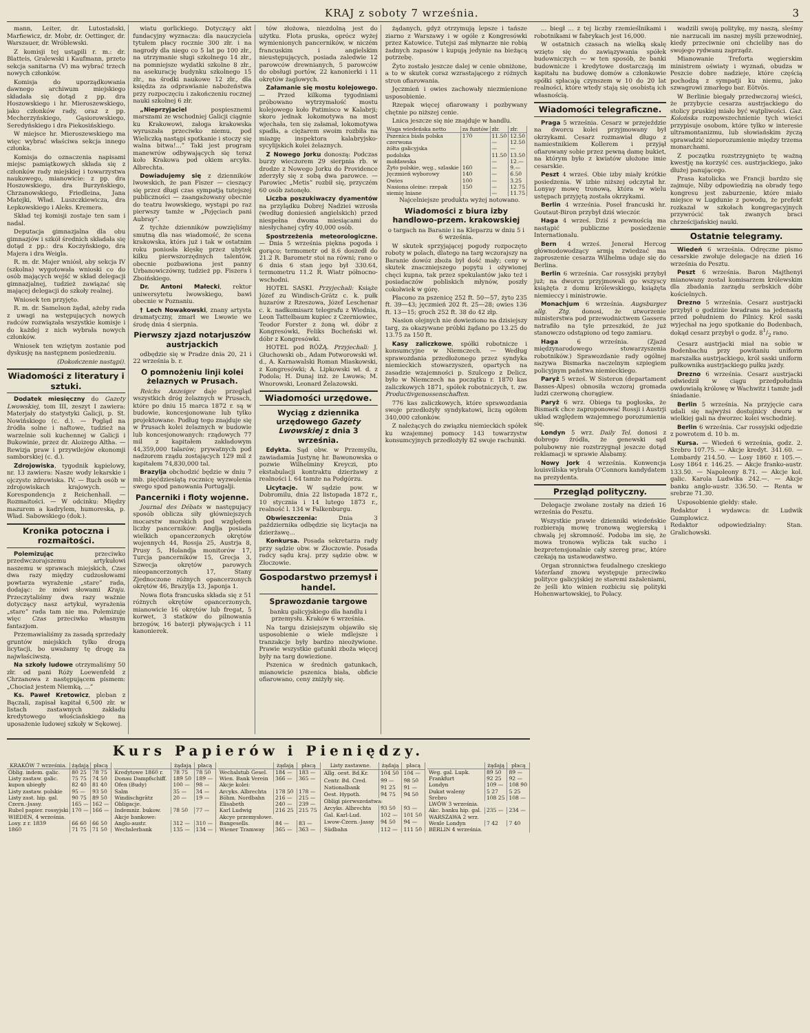KRAJ z soboty 7 września. 3
mann, Leiter, dr. Lutostański, Marfiewicz, dr. Mobr, dr. Oettinger, dr. Warszauer, dr. Wróblewski.
Z komisji tej ustąpili r. m.: dr. Blatteis, Gralewski i Kaufmann, przeto sekcja sanitarna (V) ma wybrać trzech nowych członków.
Komisja do uporządkowania dawnego archiwum miejskiego składała się dotąd z pp. dra Hoszowskiego i hr. Mieroszewskiego, jako członków rady, oraz z pp. Mecherzyńskiego, Gąsiorowskiego, Seredyńskiego i dra Piekosińskiego.
W miejsce hr. Mieroszewskiego ma więc wybrać właściwa sekcja innego członka.
Komisja do oznaczenia napisami miejsc pamiątkowych składa się z członków rady miejskiej i towarzystwa naukowego, mianowicie: z pp. dra Hoszowskiego, dra Burzyńskiego, Chrzanowskiego, Friedleina, Jana Matejki, Wład. Luszczkiewicza, dra Łepkowskiego i Aleks. Kremera.
Skład tej komisji zostaje ten sam i nadal.
Deputacja gimnazjalna dla obu gimnazjów i szkół średnich składała się dotąd z pp.: dra Koczyńskiego, dra Majera i dra Weigla.
R. m. dr. Majer wniósł, aby sekcja IV (szkolna) wygotowała wnioski co do osób mających wejść w skład delegacji gimnazjalnej, tudzież zawiązać się mającej delegacji do szkoły realnej.
Wniosek ten przyjęto.
R. m. dr. Samelson żądał, ażeby rada z uwagi na wstępujących nowych radców rozwiązała wszystkie komisje i do każdej z nich wybrała nowych członków.
Wniosek ten wziętym zostanie pod dyskusję na następnem posiedzeniu.
(Dokończenie nastąpi).
Wiadomości z literatury i sztuki.
Dodatek miesięczny do Gazety Lwowskiej, tom III, zeszyt I zawiera: Materjały do statystyki Galicji, p. St. Nowińskiego (c. d.). — Pogląd na źródła solne i naftowe, tudzież na warzelnie soli kuchennej w Galicji i Bukowinie, przez dr. Aloizego Altha. — Rewizja praw i przywilejów ekonomji samborskiej (c. d.).
Zdrojowiska, tygodnik kąpielowy, nr. 13 zawiera: Nasze wody lekarskie i ojczyste zdrowiska. IV. — Ruch osób w zdrojowiskach krajowych. — Korespondencja z Reichenhall. — Rozmaitości. — W odcinku: Między mazurem a kadrylem, humoreska, p. Wład. Sabowskiego (dok.).
Kronika potoczna i rozmaitości.
Polemizując przeciwko przedwczorajszemu artykułowi naszemu w sprawach miejskich, Czas dwa razy między cudzosłowami powtarza wyrażenie „stare” rada, dodając: że mówi słowami Kraju. Przeczytaliśmy dwa razy ważnie dotyczący nasz artykuł, wyrażenia „stare” rada tam nie ma. Polemizuje więc Czas przeciwko własnym fantazjom.
Przemawialiśmy za zasadą sprzedaży gruntów miejskich tylko drogą licytacji, bo uważamy tę drogę za najwłaściwszą.
Na szkoły ludowe otrzymaliśmy 50 złr. od pani Róży Loewenfeld z Chrzanowa z następującem pismem: „Chociaż jestem Niemką, ...”
Ks. Paweł Kretowicz, pleban z Bączali, zapisał kapitał 6,500 złr. w listach zastawnych zakładu kredytowego włościańskiego na uposażenie ludowej szkoły w Sękowej.
wiatu gorlickiego. Dotyczący akt fundacyjny wyznacza: dla nauczyciela tytułem płacy rocznie 300 złr. i na nagrody dla niego co 5 lat po 100 złr., na utrzymanie sługi szkolnego 14 złr., na pomniejsze wydatki szkolne 8 złr., na asekurację budynku szkolnego 15 złr., na środki naukowe 12 złr., dla księdza za odprawianie nabożeństwa przy rozpoczęciu i zakończeniu rocznej nauki szkolnej 6 złr.
„Nieprzyjaciel pospiesznemi marszami ze wschodniej Galicji ciągnie ku Krakowowi, załoga krakowska wyruszała przeciwko niemu, pod Wieliczką nastąpi spotkanie i stoczy się walna bitwa!...” Taki jest program manewrów odbywających się teraz koło Krakowa pod okiem arcyks. Albrechta.
Dowiadujemy się z dzienników lwowskich, że pan Fiszer — cieszący się przez długi czas sympatją tutejszej publiczności — zaangażowany obecnie do teatru lwowskiego, wystąpi po raz pierwszy tamże w „Pojęciach pani Aubray”.
Z tychże dzienników powzięliśmy smutną dla nas wiadomość, że scena krakowska, która już i tak w ostatnim roku poniosła klęskę przez ubytek kilku pierwszorzędnych talentów, obecnie pozbawiona jest panny Urbanowiczówny, tudzież pp. Fiszera i Zboińskiego.
Dr. Antoni Małecki, rektor uniwersytetu lwowskiego, bawi obecnie w Poznaniu.
† Lech Nowakowski, znany artysta dramatyczny, zmarł we Lwowie we środę dnia 4 sierpnia.
Pierwszy zjazd notarjuszów austrjackich
odbędzie się w Pradze dnia 20, 21 i 22 września b. r.
O pomnożeniu linji kolei żelaznych w Prusach.
Reichs Anzeiger daje przegląd wszystkich dróg żelaznych w Prusach, które po dniu 15 marca 1872 r. są w budowie, koncesjonowane lub tylko projektowane. Podług tego znajduje się w Prusach kolei żelaznych w budowie lub koncesjonowanych: rządowych 77 mil z kapitałem zakładowym 44,359,000 talarów; prywatnych pod nadzorem rządu zostających 129 mil z kapitałem 74,830,000 tal.
Brazylja obchodzić będzie w dniu 7 mb. pięćdziesiątą rocznicę wyzwolenia swego spod panowania Portugalji.
Pancerniki i floty wojenne.
Journal des Débats w następujący sposób oblicza siły główniejszych mocarstw morskich pod względem liczby pancerników: Anglja posiada wielkich opancerzonych okrętów wojennych 44, Rossja 25, Austrja 8, Prusy 5, Holandja monitorów 17, Turcja pancerników 15, Grecja 3, Szwecja okrętów parowych nieopancerzonych 17, Stany Zjednoczone różnych opancerzonych okrętów 46, Brazylja 13, Japonja 1.
Nowa flota francuska składa się z 51 różnych okrętów opancerzonych, mianowicie 16 okrętów lub fregat, 5 korwet, 3 statków do pilnowania brzegów, 16 baterji pływających i 11 kanonierek.
tów złożowa, niezdolną jest do użytku. Flota pruska, oprócz wyżej wymienionych pancerników, w niczém francuskim i angielskim nieustępujących, posiada zaledwie 12 parowców drewnianych, 5 parowców do obsługi portów, 22 kanonierki i 11 okrętów żaglowych.
Załamanie się mostu kolejowego. — Przed kilkoma tygodniami próbowano wytrzymałość mostu kolejowego koło Patimisco w Kalabrji; skoro jednak lokomotywa na most wjechała, ten się załamał, lokomotywa spadła, a ciężarem swoim rozbiła na miazgę inspektora kalabryjsko-sycylijskich kolei żelaznych.
Z Nowego Jorku donoszą: Podczas burzy wieczorem 29 sierpnia rb. w drodze z Nowego Jorku do Providence zderzyły się z sobą dwa parowce. — Parowiec „Metis” rozbił się, przyczém 60 osób zatonęło.
Liczba poszukiwaczy dyamentów na przylądku Dobrej Nadziei wzrosła (według doniesień angielskich) przed niespełna dwoma miesiącami do niesłychanej cyfry 40,000 osób.
Spostrzeżenia meteorologiczne. — Dnia 5 września piękna pogoda i gorąco; termometr od 8.6 doszedł do 21.2 R. Barometr stoi na równi; rano o 6 dnia 6 stan jego był 330.64, termometru 11.2 R. Wiatr północno-wschodni.
HOTEL SASKI. Przyjechali: Książe Józef zu Windisch-Grätz c. k. pułk huzarów z Rzeszowa, Józef Leschenar c. k. nadkomisarz telegrafu z Wiednia, Leon Tattelbaum kupiec z Czerniowiec, Teodor Forster z żoną wł. dóbr z Kongresówki, Feliks Bocheński wł. dóbr z Kongresówki.
HOTEL pod RÓŻĄ. Przyjechali: J. Głuchowski ob., Adam Potworowski wł. d., A. Karnawalski Roman Miaskowski, z Kongresówki; A. Lipkowski wł. d. z Podola; H. Dunaj inż. ze Lwowa; M. Wnorowski, Leonard Żelazowski.
Wiadomości urzędowe.
Wyciąg z dziennika urzędowego Gazety Lwowskiej z dnia 3 września.
Edykta. Sąd obw. w Przemyślu, zawiadamia Justynę hr. Bawonowska o pozwie Wilhelminy Kreyczi, pto ekstabulacji kontraktu dzierżawy z realności l. 64 tamże na Podgórzu.
Licytacje. W sądzie pow. w Dobromilu, dnia 22 listopada 1872 r., 10 stycznia i 14 lutego 1873 r., realność l. 134 w Falkenburgu.
Obwieszczenia: Dnia 3 października odbędzie się licytacja na dzierżawę...
Konkursa. Posada sekretarza rady przy sądzie obw. w Złoczowie. Posada radcy sądu kraj. przy sądzie obw. w Złoczowie.
Gospodarstwo przemysł i handel.
Sprawozdanie targowe
banku galicyjskiego dla handlu i przemysłu. Kraków 6 września.
Na targu dzisiejszym objawiło się usposobienie o wiele mdlejsze i tranzakcje były bardzo nieożywione. Prawie wszystkie gatunki zboża więcej były na targ dowiezione.
Pszenica w średnich gatunkach, mianowicie pszenica biała, obficie ofiarowano, ceny zniżyły się.
żądanych, gdyż otrzymują lepsze i tańsze ziarno z Warszawy i w ogóle z Kongresówki przez Katowice. Tutejsi zaś młynarze nie robią żadnych zapasów i kupują jedynie na bieżącą potrzebę.
Żyto zostało jeszcze dalej w cenie obniżone, a to w skutek coraz wzrastającego z różnych stron ofiarowania.
Jęczmień i owies zachowały niezmienione usposobienie.
Rzepak więcej ofiarowany i pozbywany chętnie po niższej cenie.
Lnica jeszcze się nie znajduje w handlu.
| Waga wiedeńska netto | za funtów | złr. | złr. |
| --- | --- | --- | --- |
| Pszenica biała polska | 170 | 11.50 | 12.50 |
| czerwona | | — | 12.50 |
| żółta galicyjska | | — | — |
| podolska | | 11.50 | 13.50 |
| mołdawska | | — | 12.— |
| Żyto polskie, węg., szlaskie | 160 | — | 9.— |
| Jęczmień wyborowy | 140 | — | 6.50 |
| Owies | 100 | — | 3.25 |
| Nasiona oleine: rzepak | 150 | — | 12.75 |
| siemię lniane | | — | 11.75 |
Najcelniejsze produkta wyżej notowano.
Wiadomości z biura izby handlowo-przem. krakowskiej
o targach na Baranie i na Kleparzu w dniu 5 i 6 września.
W skutek sprzyjającej pogody rozpoczęto roboty w polach, dlatego na targ wczorajszy na Baranie dowóz zboża był dość mały; ceny w skutek znaczniejszego popytu i ożywionej chęci kupna, tak przez spekulantów jako też i posiadaczów pobliskich młynów, poszły cokolwiek w górę.
Płacono za pszenicę 252 ft. 50—57, żyto 235 ft. 39—43; jęczmień 202 ft. 25—28; owies 136 ft. 13—15; groch 252 ft. 38 do 42 złp.
Nasion olejnych nie dowieziono na dzisiejszy targ, za okazywane próbki żądano po 13.25 do 13.75 za 150 ft.
Kasy zaliczkowe, spółki robotnicze i konsumcyjne w Niemczech. — Według sprawozdania przedłożonego przez syndyka niemieckich stowarzyszeń, opartych na zasadzie wzajemności p. Szulcego z Delicz, było w Niemczech na początku r. 1870 kas zaliczkowych 1871, spółek robotniczych, t. zw. Productivgenossenschaften.
776 kas zaliczkowych, które sprawozdania swoje przedłożyły syndykatowi, liczą ogółem 340,000 członków.
Z należących do związku niemieckich spółek ku wzajemnej pomocy 143 towarzystw konsumcyjnych przedłożyły 82 swoje rachunki.
Kurs Papierów i Pieniędzy.
| KRAKÓW 7 września. | żądają | płacą |
| --- | --- | --- |
| Oblig. indem. galic. | 80 25 | 78 75 |
| Listy zastaw. galic. | 75 75 | 74 50 |
| kupon ubiegły | 82 40 | 81 40 |
| Listy zastaw. polskie | 95 — | 93 50 |
| Listy zast. hip. gal. | 90 75 | 89 50 |
| Czern.-Jassy. | 165 — | 162 — |
| Rubel papier. rossyjski | 170 — | 166 — |
| WIEDEŃ, 4 września. | | |
| Losy. z r. 1839 | 66 60 | 66 50 |
| 1860 | 71 75 | 71 50 |
| | żądają | płacą |
| --- | --- | --- |
| Kredytowe 1860 r. | 78 75 | 78 50 |
| Donau Dampfschiff. | 189 50 | 189 — |
| Ofen (Budy) | 100 — | 98 — |
| Salm | 35 — | 34 — |
| Windischgrätz | 20 — | 19 — |
| Obligacje. | | |
| Indemniz. bukow. | 78 50 | 77 — |
| Akcje bankowe: | | |
| Anglo-austr. | 312 — | 310 — |
| Wechslerbank | 135 — | 134 — |
| | żądają | płacą |
| --- | --- | --- |
| Wechslstub Gesel. | 184 — | 183 — |
| Wien. Bank Verein | 366 — | 365 — |
| Akcje kolei: | | |
| Arcyks. Albrechta | 178 50 | 178 — |
| Böhm. Nordbahn | 216 — | 215 — |
| Elisabeth | 240 — | 239 — |
| Karl Ludwig | 216 25 | 215 75 |
| Akcye przemysłowe. | | |
| Bangesells. | 84 — | 83 — |
| Wiener Tramway | 365 — | 363 — |
| Listy zastawne. | żądają | płacą |
| --- | --- | --- |
| Allg. oest. Bd.Kr. | 104 50 | 104 — |
| Centr. Bd. Cred. | 99 — | 98 50 |
| Nationalbank | 91 25 | 91 — |
| Oest. Hypoth. | 94 75 | 94 50 |
| Obligi pierwszeństwa: | | |
| Arcyks. Albrechta | 93 50 | 93 — |
| Gal. Karl-Lud. | 102 — | 101 50 |
| Lwow-Czern.-Jassy | 94 50 | 94 — |
| Südbahn | 112 — | 111 50 |
| | żądają | płacą |
| --- | --- | --- |
| Weg. gal. Lupk. | 89 50 | 89 — |
| Frankfurt | 92 25 | 92 — |
| Londyn | 109 — | 108 90 |
| Dukat waleny | 5 27 | 5 25 |
| Srebro | 108 25 | 108 — |
| LWÓW 3 września. | | |
| Akc. banku hip. gal. | 235 — | 234 — |
| WARSZAWA 2 wrz. | | |
| Wexle Londyn | 7 42 | 7 40 |
| BERLIN 4 września. | | |
... biegł ... z tej liczby rzemieślnikami i robotnikami w fabrykach jest 16,000.
W ostatnich czasach na wielką skalę wzięto się do zawiązywania spółek budowniczych — w ten sposób, że banki budownicze i kredytowe dostarczają im kapitału na budowę domów a członkowie spółki spłacają czynszem w 10 do 20 lat realności, które wtedy stają się osobistą ich własnością.
Wiadomości telegraficzne.
Praga 5 września. Cesarz w przejeździe na dworcu kolei przyjmowany był okrzykami. Cesarz rozmawiał długo z namiestnikiem Kollerem i przyjął ofiarowany sobie przez pewną damę bukiet, na którym było z kwiatów ułożone imie cesarskie.
Peszt 4 wrześ. Obie izby miały krótkie posiedzenia. W izbie niższej odczytał hr. Lonyay mowę tronową, która w wielu ustępach przyjętą została okrzykami.
Berlin 4 września. Poseł francuski hr. Goutaut-Biron przybył dziś wieczór.
Haga 4 wrześ. Dziś z pewnością ma nastąpić publiczne posiedzenie Internationalu.
Bern 4 wrześ. Jenerał Hercog głównodowodzący armją zwiedzać ma zaproszenie cesarza Wilhelma udaje się do Berlina.
Berlin 6 września. Car rossyjski przybył już; na dworcu przyjmowali go wszyscy książęta z domu królewskiego, książęta niemieccy i ministrowie.
Monachjum 6 września. Augsburger allg. Ztg. donosi, że utworzenie ministerstwa pod przewodnictwem Gassera natrafiło na tyle przeszkód, że już stanowczo odstąpiono od tego zamiaru.
Haga 6 września. (Zjazd międzynarodowego stowarzyszenia robotników.) Sprawozdanie rady ogólnej nazywa Bismarka naczelnym szpiegiem policyjnym państwa niemieckiego.
Paryż 5 wrześ. W Sisteron (departament Basses-Alpes) obnosiła wczoraj gromada ludzi czerwoną chorągiew.
Paryż 6 wrz. Obiega tu pogłoska, że Bismark chce zaproponować Rossji i Austrji układ względem wzajemnego porozumienia się.
Londyn 5 wrz. Daily Tel. donosi z dobrego źródła, że genewski sąd polubowny nie rozstrzygnął jeszcze dotąd reklamacji w sprawie Alabamy.
Nowy Jork 4 września. Konwencja louisvillska wybrała O'Connora kandydatem na prezydenta.
Przegląd polityczny.
Delegacje zwołane zostały na dzień 16 września do Pesztu.
Wszystkie prawie dzienniki wiedeńskie rozbierają mowę tronową węgierską i chwalą jej skromność. Podoba im się, że mowa tronowa wylicza tak sucho i bezpretensjonalnie cały szereg prac, które czekają na ustawodawstwo.
Organ stronnictwa feudalnego czeskiego Vaterland znowu występuje przeciwko polityce galicyjskiej ze staremi zażaleniami, że jeśli kto winien rozbiciu się polityki Hohenwartowskiej, to Polacy.
wadzili swoją politykę, my naszą, sleśmy nie narzucali im naszej myśli przewodniej, kiedy przeciwnie oni chcieliby nas do swojego rydwanu zaprządz.
Mianowanie Treforta węgierskim ministrem oświaty i wyznań, obudza w Peszcie dobre nadzieje, które częścią pochodzą z sympatji ku niemu, jako szwagrowi zmarłego bar. Eötvös.
W Berlinie biegały przedwczoraj wieści, że przybycie cesarza austrjackiego do stolicy pruskiej miało być wątpliwości. Gaz. Kolońska rozpowszechnienie tych wieści przypisuje osobom, które tylko w interesie ultramontanizmu, lub słowiańskim życzą sprawadzić nieporozumienie między trzema monarchami.
Z początku rozstrzygnięto tę ważną kwestję na korzyść ces. austrjackiego, jako dłużej panującego.
Prasa katolicka we Francji bardzo się zajmuje, Niby odpowiedzią na obrady tego kongresu jest zaburzenie, które miało miejsce w Lugdunie z powodu, że prefekt rozkazał w szkołach kongregacyjnych przywrócić tak zwanych braci chrześcijańskiej nauki.
Ostatnie telegramy.
Wiedeń 6 września. Odręczne pismo cesarskie zwołuje delegacje na dzień 16 września do Pesztu.
Peszt 6 września. Baron Majthenyi mianowany został komisarzem królewskim dla zbadania zarządu serbskich dóbr kościelnych.
Drezno 5 września. Cesarz austrjacki przybył o godzinie kwadrans na jedenastą przed południem do Pilnicy. Król saski wyjechał na jego spotkanie do Bodenbach, dokąd cesarz przybył o godz. 81/2 rano.
Cesarz austrjacki miał na sobie w Bodenbachu przy powitaniu uniform marszałka austrjackiego, król saski uniform pułkownika austrjackiego pułku jazdy.
Drezno 6 września. Cesarz austrjacki odwiedził w ciągu przedpołudnia owdowiałą królowę w Wachwitz i tamże jadł śniadanie.
Berlin 5 września. Na przyjęcie cara udali się najwyżsi dostojnicy dworu w wielkiej gali na dworzec kolei wschodniej.
Berlin 6 września. Car rossyjski odjedzie z powrotem d. 10 b. m.
Kursa. — Wiedeń 6 września, godz. 2. Srebro 107.75. — Akcje kredyt. 341.60. — Lombardy 214.50. — Losy 1860 r. 105.—. Losy 1864 r. 146.25. — Akcje franko-austr. 133.50. — Napoleony 8.71. — Akcje kol. galic. Karola Ludwika 242.—. — Akcje banku anglo-austr. 336.50. — Renta w srebrze 71.30.
Usposobienie giełdy: stałe.
Redaktor i wydawca: dr. Ludwik Gumplowicz.
Redaktor odpowiedzialny: Stan. Gralichowski.